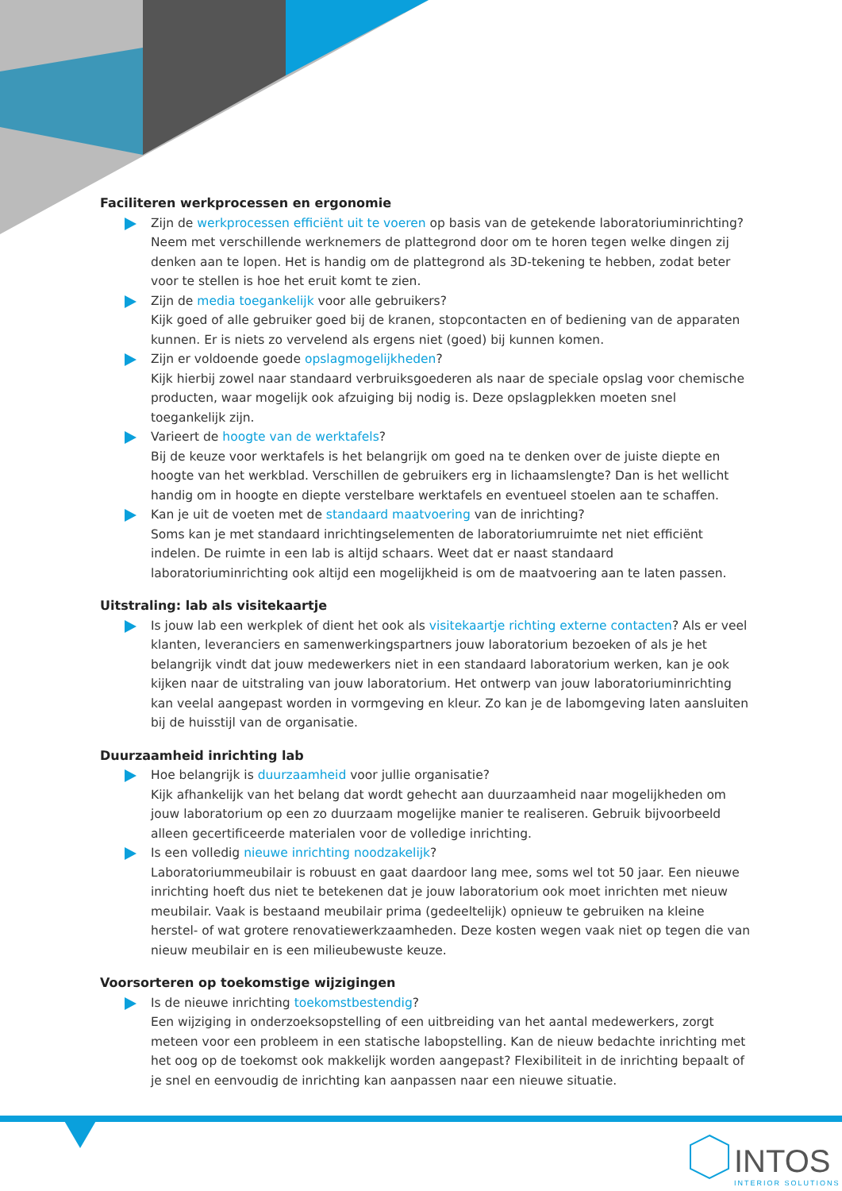Faciliteren werkprocessen en ergonomie
Zijn de werkprocessen efficiënt uit te voeren op basis van de getekende laboratoriuminrichting?
Neem met verschillende werknemers de plattegrond door om te horen tegen welke dingen zij denken aan te lopen. Het is handig om de plattegrond als 3D-tekening te hebben, zodat beter voor te stellen is hoe het eruit komt te zien.
Zijn de media toegankelijk voor alle gebruikers?
Kijk goed of alle gebruiker goed bij de kranen, stopcontacten en of bediening van de apparaten kunnen. Er is niets zo vervelend als ergens niet (goed) bij kunnen komen.
Zijn er voldoende goede opslagmogelijkheden?
Kijk hierbij zowel naar standaard verbruiksgoederen als naar de speciale opslag voor chemische producten, waar mogelijk ook afzuiging bij nodig is. Deze opslagplekken moeten snel toegankelijk zijn.
Varieert de hoogte van de werktafels?
Bij de keuze voor werktafels is het belangrijk om goed na te denken over de juiste diepte en hoogte van het werkblad. Verschillen de gebruikers erg in lichaamslengte? Dan is het wellicht handig om in hoogte en diepte verstelbare werktafels en eventueel stoelen aan te schaffen.
Kan je uit de voeten met de standaard maatvoering van de inrichting?
Soms kan je met standaard inrichtingselementen de laboratoriumruimte net niet efficiënt indelen. De ruimte in een lab is altijd schaars. Weet dat er naast standaard laboratoriuminrichting ook altijd een mogelijkheid is om de maatvoering aan te laten passen.
Uitstraling: lab als visitekaartje
Is jouw lab een werkplek of dient het ook als visitekaartje richting externe contacten? Als er veel klanten, leveranciers en samenwerkingspartners jouw laboratorium bezoeken of als je het belangrijk vindt dat jouw medewerkers niet in een standaard laboratorium werken, kan je ook kijken naar de uitstraling van jouw laboratorium. Het ontwerp van jouw laboratoriuminrichting kan veelal aangepast worden in vormgeving en kleur. Zo kan je de labomgeving laten aansluiten bij de huisstijl van de organisatie.
Duurzaamheid inrichting lab
Hoe belangrijk is duurzaamheid voor jullie organisatie?
Kijk afhankelijk van het belang dat wordt gehecht aan duurzaamheid naar mogelijkheden om jouw laboratorium op een zo duurzaam mogelijke manier te realiseren. Gebruik bijvoorbeeld alleen gecertificeerde materialen voor de volledige inrichting.
Is een volledig nieuwe inrichting noodzakelijk?
Laboratoriummeubilair is robuust en gaat daardoor lang mee, soms wel tot 50 jaar. Een nieuwe inrichting hoeft dus niet te betekenen dat je jouw laboratorium ook moet inrichten met nieuw meubilair. Vaak is bestaand meubilair prima (gedeeltelijk) opnieuw te gebruiken na kleine herstel- of wat grotere renovatiewerkzaamheden. Deze kosten wegen vaak niet op tegen die van nieuw meubilair en is een milieubewuste keuze.
Voorsorteren op toekomstige wijzigingen
Is de nieuwe inrichting toekomstbestendig?
Een wijziging in onderzoeksopstelling of een uitbreiding van het aantal medewerkers, zorgt meteen voor een probleem in een statische labopstelling. Kan de nieuw bedachte inrichting met het oog op de toekomst ook makkelijk worden aangepast? Flexibiliteit in de inrichting bepaalt of je snel en eenvoudig de inrichting kan aanpassen naar een nieuwe situatie.
INTOS
INTERIOR SOLUTIONS